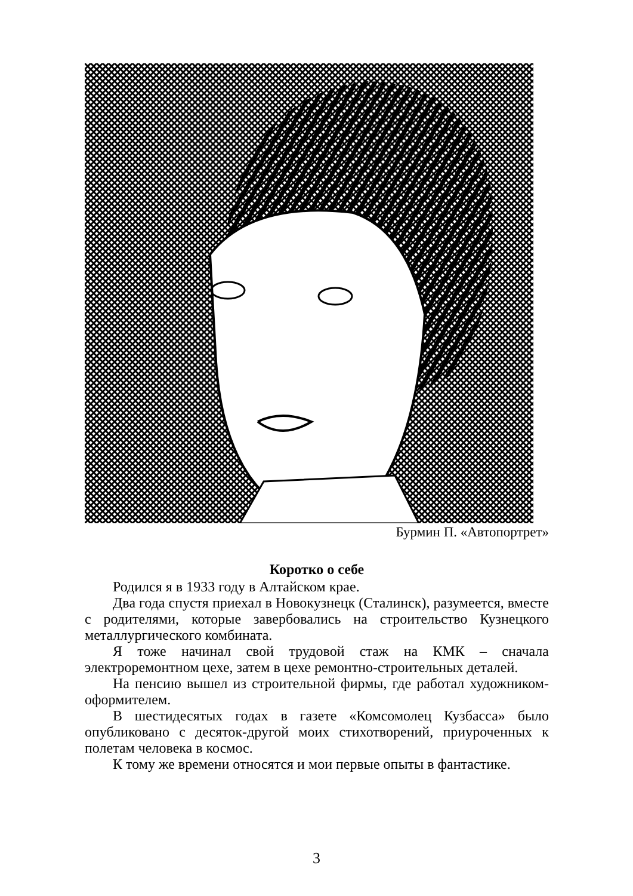Бурмин П. «Автопортрет»
Коротко о себе
Родился я в 1933 году в Алтайском крае.
Два года спустя приехал в Новокузнецк (Сталинск), разумеется, вместе с родителями, которые завербовались на строительство Кузнецкого металлургического комбината.
Я тоже начинал свой трудовой стаж на КМК – сначала электроремонтном цехе, затем в цехе ремонтно-строительных деталей.
На пенсию вышел из строительной фирмы, где работал художником-оформителем.
В шестидесятых годах в газете «Комсомолец Кузбасса» было опубликовано с десяток-другой моих стихотворений, приуроченных к полетам человека в космос.
К тому же времени относятся и мои первые опыты в фантастике.
3